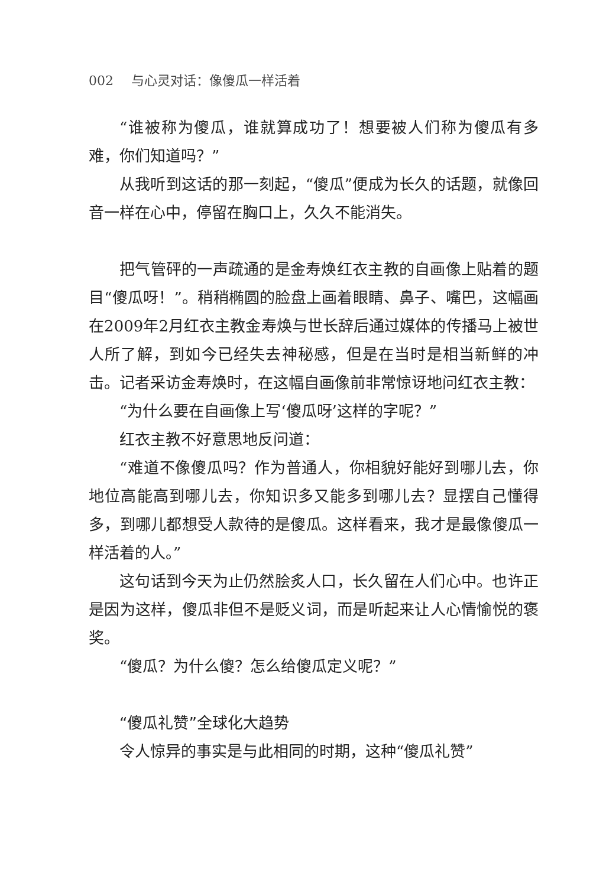002 与心灵对话：像傻瓜一样活着
“谁被称为傻瓜，谁就算成功了！想要被人们称为傻瓜有多难，你们知道吗？”
从我听到这话的那一刻起，“傻瓜”便成为长久的话题，就像回音一样在心中，停留在胸口上，久久不能消失。
把气管砰的一声疏通的是金寿焕红衣主教的自画像上贴着的题目“傻瓜呀！”。稍稍椭圆的脸盘上画着眼睛、鼻子、嘴巴，这幅画在2009年2月红衣主教金寿焕与世长辞后通过媒体的传播马上被世人所了解，到如今已经失去神秘感，但是在当时是相当新鲜的冲击。记者采访金寿焕时，在这幅自画像前非常惊讶地问红衣主教：
“为什么要在自画像上写‘傻瓜呀’这样的字呢？”
红衣主教不好意思地反问道：
“难道不像傻瓜吗？作为普通人，你相貌好能好到哪儿去，你地位高能高到哪儿去，你知识多又能多到哪儿去？显摆自己懂得多，到哪儿都想受人款待的是傻瓜。这样看来，我才是最像傻瓜一样活着的人。”
这句话到今天为止仍然脍炙人口，长久留在人们心中。也许正是因为这样，傻瓜非但不是贬义词，而是听起来让人心情愉悦的褒奖。
“傻瓜？为什么傻？怎么给傻瓜定义呢？”
“傻瓜礼赞”全球化大趋势
令人惊异的事实是与此相同的时期，这种“傻瓜礼赞”